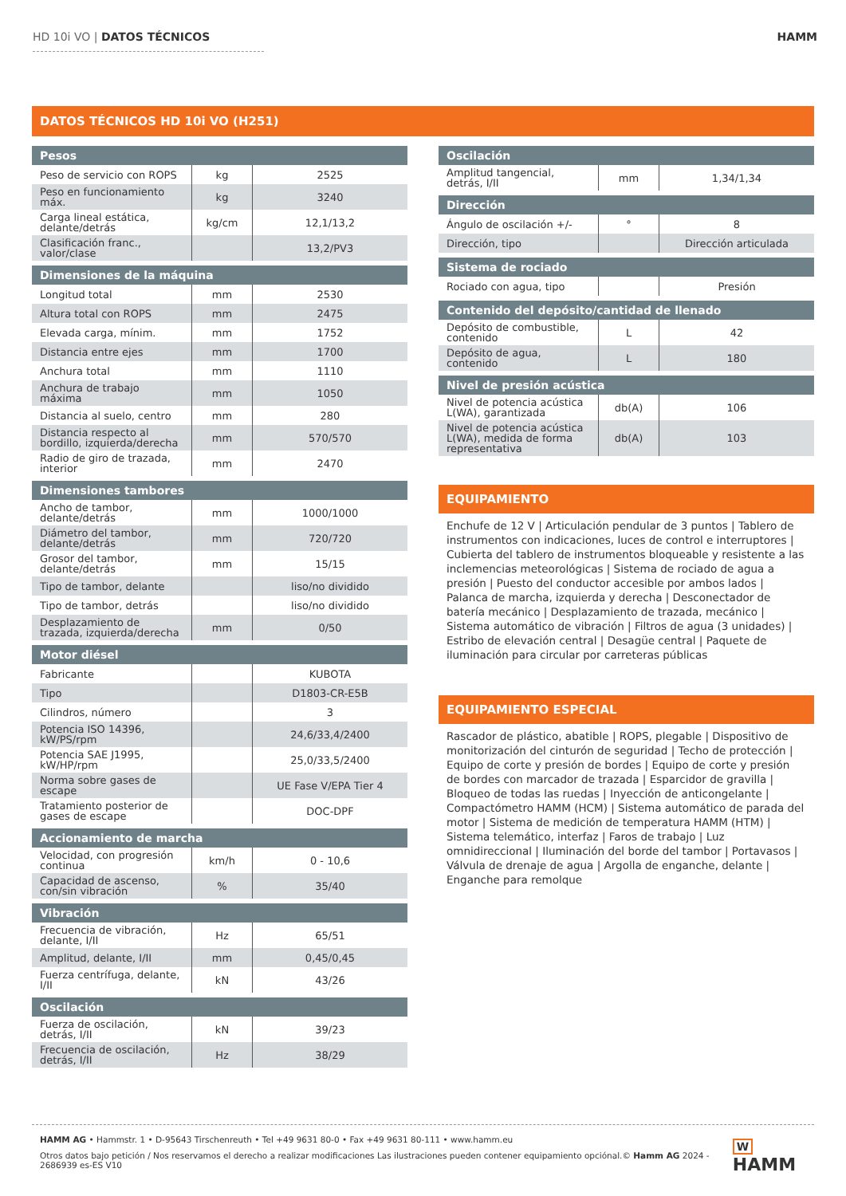HD 10i VO | DATOS TÉCNICOS HAMM
DATOS TÉCNICOS HD 10i VO (H251)
| Pesos | | |
| --- | --- | --- |
| Peso de servicio con ROPS | kg | 2525 |
| Peso en funcionamiento máx. | kg | 3240 |
| Carga lineal estática, delante/detrás | kg/cm | 12,1/13,2 |
| Clasificación franc., valor/clase | | 13,2/PV3 |
| Dimensiones de la máquina | | |
| Longitud total | mm | 2530 |
| Altura total con ROPS | mm | 2475 |
| Elevada carga, mínim. | mm | 1752 |
| Distancia entre ejes | mm | 1700 |
| Anchura total | mm | 1110 |
| Anchura de trabajo máxima | mm | 1050 |
| Distancia al suelo, centro | mm | 280 |
| Distancia respecto al bordillo, izquierda/derecha | mm | 570/570 |
| Radio de giro de trazada, interior | mm | 2470 |
| Dimensiones tambores | | |
| Ancho de tambor, delante/detrás | mm | 1000/1000 |
| Diámetro del tambor, delante/detrás | mm | 720/720 |
| Grosor del tambor, delante/detrás | mm | 15/15 |
| Tipo de tambor, delante | | liso/no dividido |
| Tipo de tambor, detrás | | liso/no dividido |
| Desplazamiento de trazada, izquierda/derecha | mm | 0/50 |
| Motor diésel | | |
| Fabricante | | KUBOTA |
| Tipo | | D1803-CR-E5B |
| Cilindros, número | | 3 |
| Potencia ISO 14396, kW/PS/rpm | | 24,6/33,4/2400 |
| Potencia SAE J1995, kW/HP/rpm | | 25,0/33,5/2400 |
| Norma sobre gases de escape | | UE Fase V/EPA Tier 4 |
| Tratamiento posterior de gases de escape | | DOC-DPF |
| Accionamiento de marcha | | |
| Velocidad, con progresión continua | km/h | 0 - 10,6 |
| Capacidad de ascenso, con/sin vibración | % | 35/40 |
| Vibración | | |
| Frecuencia de vibración, delante, I/II | Hz | 65/51 |
| Amplitud, delante, I/II | mm | 0,45/0,45 |
| Fuerza centrífuga, delante, I/II | kN | 43/26 |
| Oscilación | | |
| Fuerza de oscilación, detrás, I/II | kN | 39/23 |
| Frecuencia de oscilación, detrás, I/II | Hz | 38/29 |
| Oscilación | | |
| --- | --- | --- |
| Amplitud tangencial, detrás, I/II | mm | 1,34/1,34 |
| Dirección | | |
| Ángulo de oscilación +/- | ° | 8 |
| Dirección, tipo | | Dirección articulada |
| Sistema de rociado | | |
| Rociado con agua, tipo | | Presión |
| Contenido del depósito/cantidad de llenado | | |
| Depósito de combustible, contenido | L | 42 |
| Depósito de agua, contenido | L | 180 |
| Nivel de presión acústica | | |
| Nivel de potencia acústica L(WA), garantizada | db(A) | 106 |
| Nivel de potencia acústica L(WA), medida de forma representativa | db(A) | 103 |
EQUIPAMIENTO
Enchufe de 12 V | Articulación pendular de 3 puntos | Tablero de instrumentos con indicaciones, luces de control e interruptores | Cubierta del tablero de instrumentos bloqueable y resistente a las inclemencias meteorológicas | Sistema de rociado de agua a presión | Puesto del conductor accesible por ambos lados | Palanca de marcha, izquierda y derecha | Desconectador de batería mecánico | Desplazamiento de trazada, mecánico | Sistema automático de vibración | Filtros de agua (3 unidades) | Estribo de elevación central | Desagüe central | Paquete de iluminación para circular por carreteras públicas
EQUIPAMIENTO ESPECIAL
Rascador de plástico, abatible | ROPS, plegable | Dispositivo de monitorización del cinturón de seguridad | Techo de protección | Equipo de corte y presión de bordes | Equipo de corte y presión de bordes con marcador de trazada | Esparcidor de gravilla | Bloqueo de todas las ruedas | Inyección de anticongelante | Compactómetro HAMM (HCM) | Sistema automático de parada del motor | Sistema de medición de temperatura HAMM (HTM) | Sistema telemático, interfaz | Faros de trabajo | Luz omnidireccional | Iluminación del borde del tambor | Portavasos | Válvula de drenaje de agua | Argolla de enganche, delante | Enganche para remolque
HAMM AG • Hammstr. 1 • D-95643 Tirschenreuth • Tel +49 9631 80-0 • Fax +49 9631 80-111 • www.hamm.eu
Otros datos bajo petición / Nos reservamos el derecho a realizar modificaciones Las ilustraciones pueden contener equipamiento opciónal.© Hamm AG 2024 - 2686939 es-ES V10
W HAMM